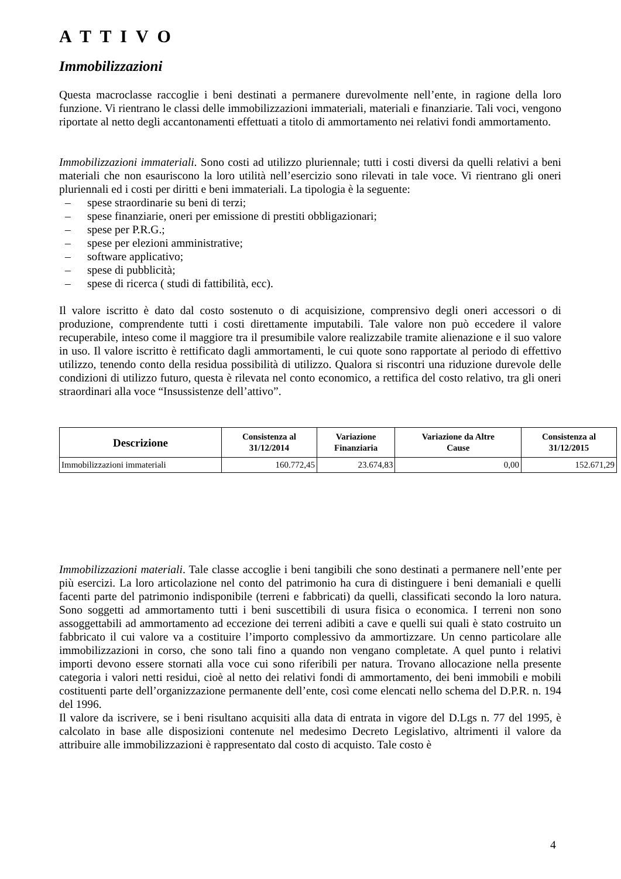A T T I V O
Immobilizzazioni
Questa macroclasse raccoglie i beni destinati a permanere durevolmente nell’ente, in ragione della loro funzione. Vi rientrano le classi delle immobilizzazioni immateriali, materiali e finanziarie. Tali voci, vengono riportate al netto degli accantonamenti effettuati a titolo di ammortamento nei relativi fondi ammortamento.
Immobilizzazioni immateriali. Sono costi ad utilizzo pluriennale; tutti i costi diversi da quelli relativi a beni materiali che non esauriscono la loro utilità nell’esercizio sono rilevati in tale voce. Vi rientrano gli oneri pluriennali ed i costi per diritti e beni immateriali. La tipologia è la seguente:
– spese straordinarie su beni di terzi;
– spese finanziarie, oneri per emissione di prestiti obbligazionari;
– spese per P.R.G.;
– spese per elezioni amministrative;
– software applicativo;
– spese di pubblicità;
– spese di ricerca ( studi di fattibilità, ecc).
Il valore iscritto è dato dal costo sostenuto o di acquisizione, comprensivo degli oneri accessori o di produzione, comprendente tutti i costi direttamente imputabili. Tale valore non può eccedere il valore recuperabile, inteso come il maggiore tra il presumibile valore realizzabile tramite alienazione e il suo valore in uso. Il valore iscritto è rettificato dagli ammortamenti, le cui quote sono rapportate al periodo di effettivo utilizzo, tenendo conto della residua possibilità di utilizzo. Qualora si riscontri una riduzione durevole delle condizioni di utilizzo futuro, questa è rilevata nel conto economico, a rettifica del costo relativo, tra gli oneri straordinari alla voce “Insussistenze dell’attivo”.
| Descrizione | Consistenza al 31/12/2014 | Variazione Finanziaria | Variazione da Altre Cause | Consistenza al 31/12/2015 |
| --- | --- | --- | --- | --- |
| Immobilizzazioni immateriali | 160.772,45 | 23.674,83 | 0,00 | 152.671,29 |
Immobilizzazioni materiali. Tale classe accoglie i beni tangibili che sono destinati a permanere nell’ente per più esercizi. La loro articolazione nel conto del patrimonio ha cura di distinguere i beni demaniali e quelli facenti parte del patrimonio indisponibile (terreni e fabbricati) da quelli, classificati secondo la loro natura. Sono soggetti ad ammortamento tutti i beni suscettibili di usura fisica o economica. I terreni non sono assoggettabili ad ammortamento ad eccezione dei terreni adibiti a cave e quelli sui quali è stato costruito un fabbricato il cui valore va a costituire l’importo complessivo da ammortizzare. Un cenno particolare alle immobilizzazioni in corso, che sono tali fino a quando non vengano completate. A quel punto i relativi importi devono essere stornati alla voce cui sono riferibili per natura. Trovano allocazione nella presente categoria i valori netti residui, cioè al netto dei relativi fondi di ammortamento, dei beni immobili e mobili costituenti parte dell’organizzazione permanente dell’ente, così come elencati nello schema del D.P.R. n. 194 del 1996.
Il valore da iscrivere, se i beni risultano acquisiti alla data di entrata in vigore del D.Lgs n. 77 del 1995, è calcolato in base alle disposizioni contenute nel medesimo Decreto Legislativo, altrimenti il valore da attribuire alle immobilizzazioni è rappresentato dal costo di acquisto. Tale costo è
4